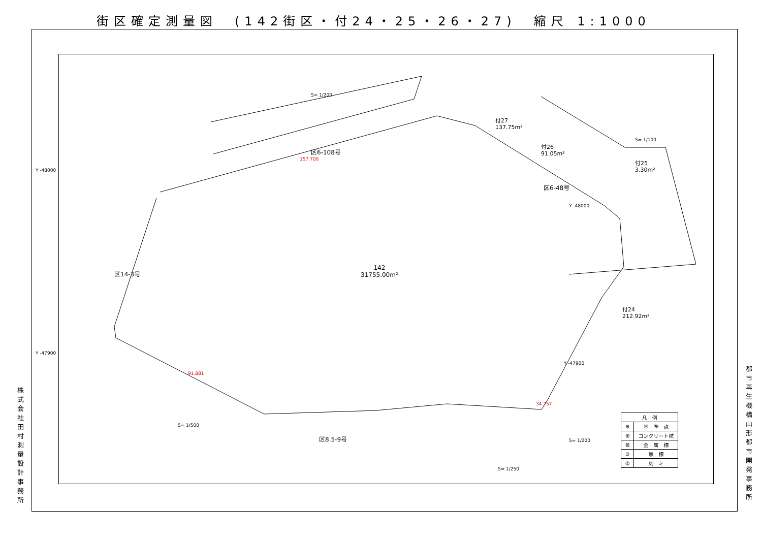街区確定測量図　(142街区・付24・25・26・27)　縮尺 1:1000
Y -48000
Y -47900
Y -48000
Y -47900
区6-108号
区6-48号
区14-3号
区8.5-9号
142
31755.00m²
付27
137.75m²
付26
91.05m²
付25
3.30m²
付24
212.92m²
S= 1/200
S= 1/100
S= 1/500
S= 1/250
S= 1/200
157.700
91.881
34.757
| 凡 例 | |
| --- | --- |
| ⊕ | 基 準 点 |
| ⊞ | コンクリート杭 |
| ⊠ | 金 属 標 |
| ⊙ | 無 標 |
| ⦶ | 刻 ミ |
株式会社 田村測量設計事務所
都市再生機構 山形都市開発事務所